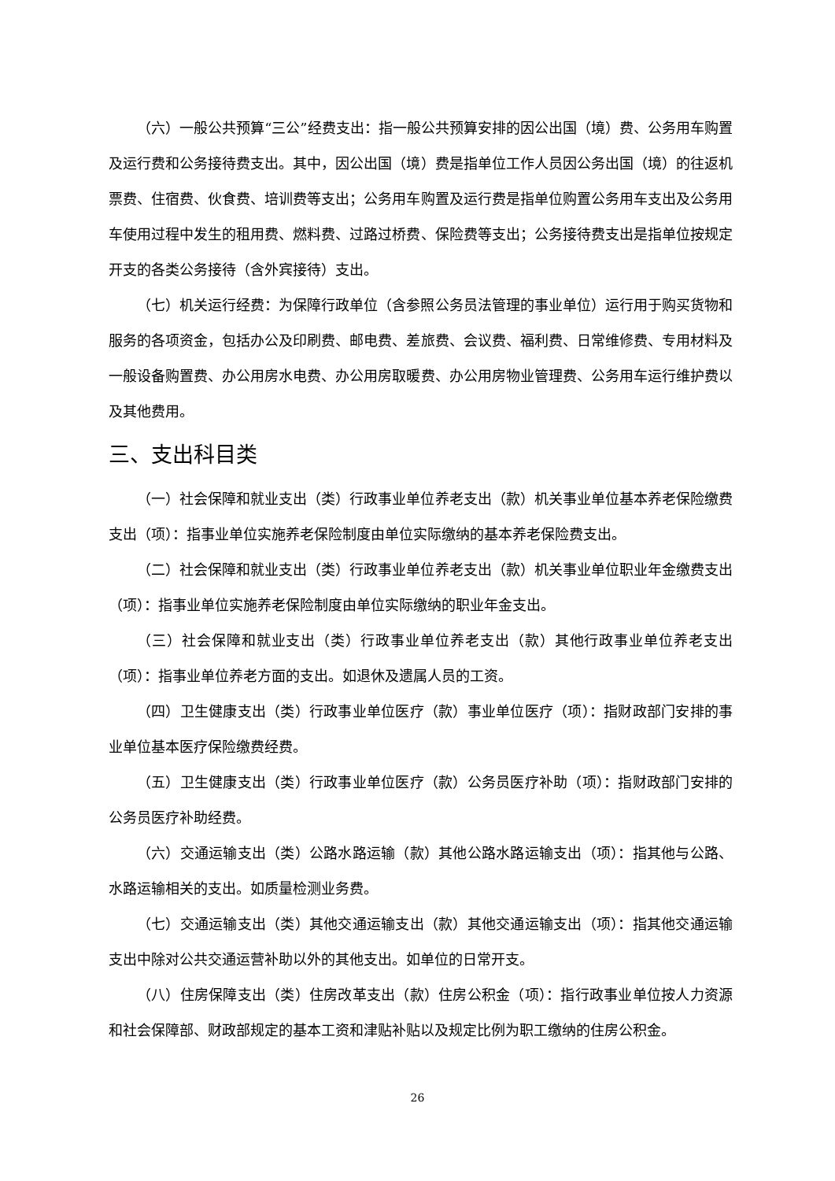（六）一般公共预算“三公”经费支出：指一般公共预算安排的因公出国（境）费、公务用车购置及运行费和公务接待费支出。其中，因公出国（境）费是指单位工作人员因公务出国（境）的往返机票费、住宿费、伙食费、培训费等支出；公务用车购置及运行费是指单位购置公务用车支出及公务用车使用过程中发生的租用费、燃料费、过路过桥费、保险费等支出；公务接待费支出是指单位按规定开支的各类公务接待（含外宾接待）支出。
（七）机关运行经费：为保障行政单位（含参照公务员法管理的事业单位）运行用于购买货物和服务的各项资金，包括办公及印刷费、邮电费、差旅费、会议费、福利费、日常维修费、专用材料及一般设备购置费、办公用房水电费、办公用房取暖费、办公用房物业管理费、公务用车运行维护费以及其他费用。
三、支出科目类
（一）社会保障和就业支出（类）行政事业单位养老支出（款）机关事业单位基本养老保险缴费支出（项）：指事业单位实施养老保险制度由单位实际缴纳的基本养老保险费支出。
（二）社会保障和就业支出（类）行政事业单位养老支出（款）机关事业单位职业年金缴费支出（项）：指事业单位实施养老保险制度由单位实际缴纳的职业年金支出。
（三）社会保障和就业支出（类）行政事业单位养老支出（款）其他行政事业单位养老支出（项）：指事业单位养老方面的支出。如退休及遗属人员的工资。
（四）卫生健康支出（类）行政事业单位医疗（款）事业单位医疗（项）：指财政部门安排的事业单位基本医疗保险缴费经费。
（五）卫生健康支出（类）行政事业单位医疗（款）公务员医疗补助（项）：指财政部门安排的公务员医疗补助经费。
（六）交通运输支出（类）公路水路运输（款）其他公路水路运输支出（项）：指其他与公路、水路运输相关的支出。如质量检测业务费。
（七）交通运输支出（类）其他交通运输支出（款）其他交通运输支出（项）：指其他交通运输支出中除对公共交通运营补助以外的其他支出。如单位的日常开支。
（八）住房保障支出（类）住房改革支出（款）住房公积金（项）：指行政事业单位按人力资源和社会保障部、财政部规定的基本工资和津贴补贴以及规定比例为职工缴纳的住房公积金。
26